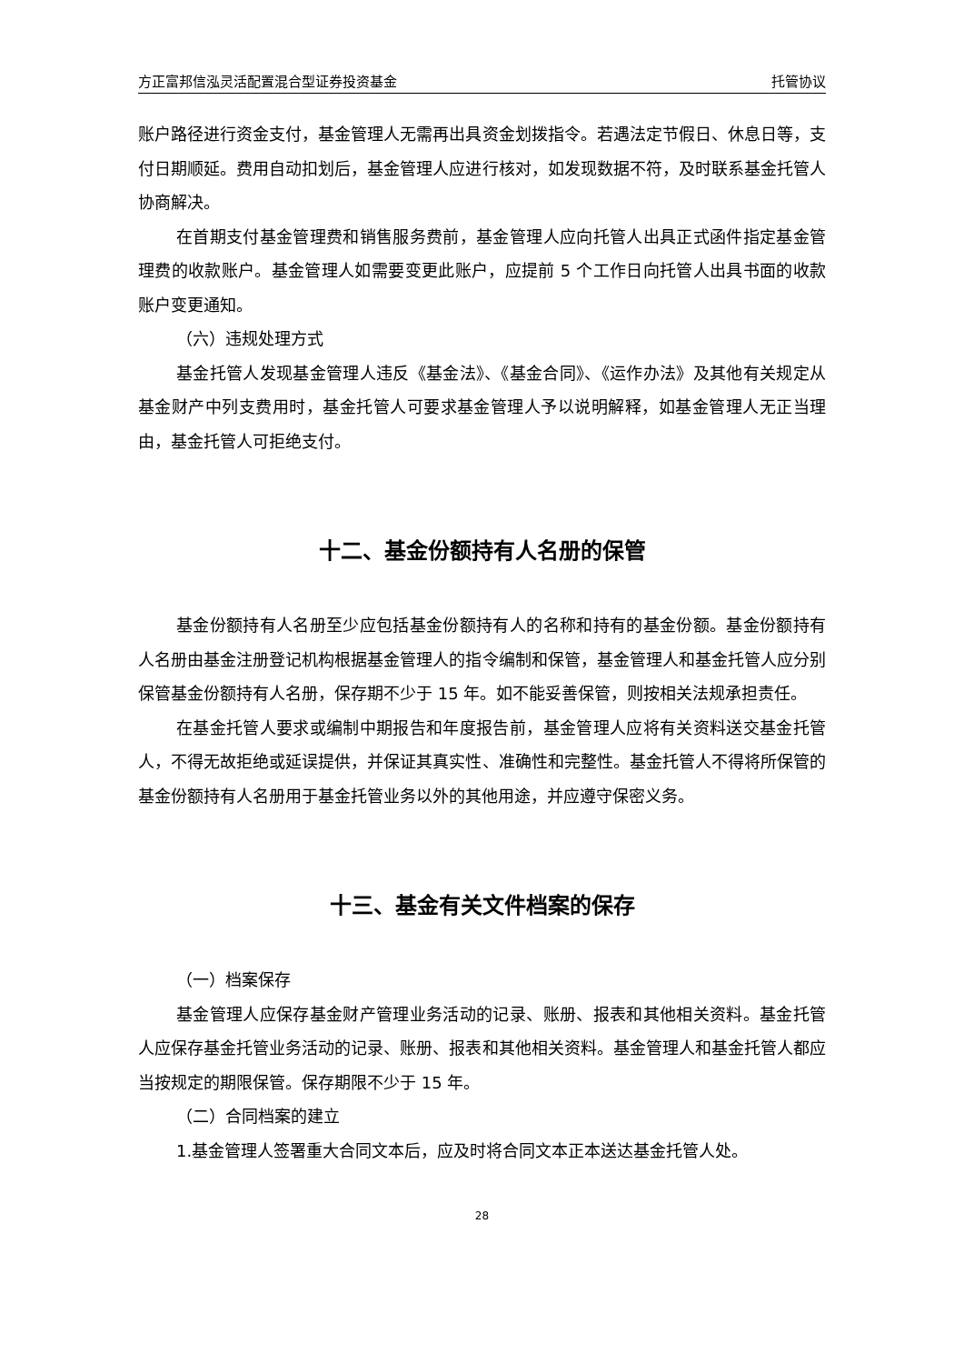方正富邦信泓灵活配置混合型证券投资基金 托管协议
账户路径进行资金支付，基金管理人无需再出具资金划拨指令。若遇法定节假日、休息日等，支付日期顺延。费用自动扣划后，基金管理人应进行核对，如发现数据不符，及时联系基金托管人协商解决。
在首期支付基金管理费和销售服务费前，基金管理人应向托管人出具正式函件指定基金管理费的收款账户。基金管理人如需要变更此账户，应提前 5 个工作日向托管人出具书面的收款账户变更通知。
（六）违规处理方式
基金托管人发现基金管理人违反《基金法》、《基金合同》、《运作办法》及其他有关规定从基金财产中列支费用时，基金托管人可要求基金管理人予以说明解释，如基金管理人无正当理由，基金托管人可拒绝支付。
十二、基金份额持有人名册的保管
基金份额持有人名册至少应包括基金份额持有人的名称和持有的基金份额。基金份额持有人名册由基金注册登记机构根据基金管理人的指令编制和保管，基金管理人和基金托管人应分别保管基金份额持有人名册，保存期不少于 15 年。如不能妥善保管，则按相关法规承担责任。
在基金托管人要求或编制中期报告和年度报告前，基金管理人应将有关资料送交基金托管人，不得无故拒绝或延误提供，并保证其真实性、准确性和完整性。基金托管人不得将所保管的基金份额持有人名册用于基金托管业务以外的其他用途，并应遵守保密义务。
十三、基金有关文件档案的保存
（一）档案保存
基金管理人应保存基金财产管理业务活动的记录、账册、报表和其他相关资料。基金托管人应保存基金托管业务活动的记录、账册、报表和其他相关资料。基金管理人和基金托管人都应当按规定的期限保管。保存期限不少于 15 年。
（二）合同档案的建立
1.基金管理人签署重大合同文本后，应及时将合同文本正本送达基金托管人处。
28